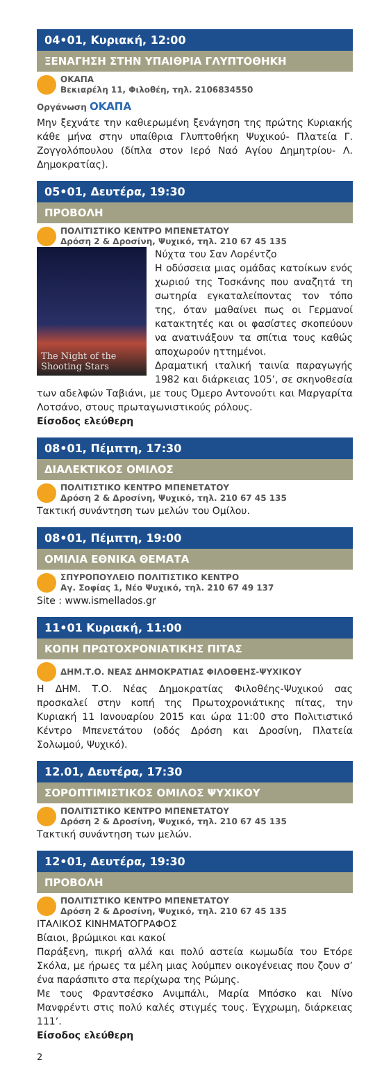04•01, Κυριακή, 12:00
ΞΕΝΑΓΗΣΗ ΣΤΗΝ ΥΠΑΙΘΡΙΑ ΓΛΥΠΤΟΘΗΚΗ
ΟΚΑΠΑ
Βεκιαρέλη 11, Φιλοθέη, τηλ. 2106834550
Οργάνωση ΟΚΑΠΑ
Μην ξεχνάτε την καθιερωμένη ξενάγηση της πρώτης Κυριακής κάθε μήνα στην υπαίθρια Γλυπτοθήκη Ψυχικού- Πλατεία Γ. Ζογγολόπουλου (δίπλα στον Ιερό Ναό Αγίου Δημητρίου- Λ. Δημοκρατίας).
05•01, Δευτέρα, 19:30
ΠΡΟΒΟΛΗ
ΠΟΛΙΤΙΣΤΙΚΟ ΚΕΝΤΡΟ ΜΠΕΝΕΤΑΤΟΥ
Δρόση 2 & Δροσίνη, Ψυχικό, τηλ. 210 67 45 135
The Night of the Shooting Stars
Νύχτα του Σαν Λορέντζο
Η οδύσσεια μιας ομάδας κατοίκων ενός χωριού της Τοσκάνης που αναζητά τη σωτηρία εγκαταλείποντας τον τόπο της, όταν μαθαίνει πως οι Γερμανοί κατακτητές και οι φασίστες σκοπεύουν να ανατινάξουν τα σπίτια τους καθώς αποχωρούν ηττημένοι.
Δραματική ιταλική ταινία παραγωγής 1982 και διάρκειας 105’, σε σκηνοθεσία των αδελφών Ταβιάνι, με τους Όμερο Αντονούτι και Μαργαρίτα Λοτσάνο, στους πρωταγωνιστικούς ρόλους.
Είσοδος ελεύθερη
08•01, Πέμπτη, 17:30
ΔΙΑΛΕΚΤΙΚΟΣ ΟΜΙΛΟΣ
ΠΟΛΙΤΙΣΤΙΚΟ ΚΕΝΤΡΟ ΜΠΕΝΕΤΑΤΟΥ
Δρόση 2 & Δροσίνη, Ψυχικό, τηλ. 210 67 45 135
Τακτική συνάντηση των μελών του Ομίλου.
08•01, Πέμπτη, 19:00
ΟΜΙΛΙΑ ΕΘΝΙΚΑ ΘΕΜΑΤΑ
ΣΠΥΡΟΠΟΥΛΕΙΟ ΠΟΛΙΤΙΣΤΙΚΟ ΚΕΝΤΡΟ
Αγ. Σοφίας 1, Νέο Ψυχικό, τηλ. 210 67 49 137
Site : www.ismellados.gr
11•01 Κυριακή, 11:00
ΚΟΠΗ ΠΡΩΤΟΧΡΟΝΙΑΤΙΚΗΣ ΠΙΤΑΣ
ΔΗΜ.Τ.Ο. ΝΕΑΣ ΔΗΜΟΚΡΑΤΙΑΣ ΦΙΛΟΘΕΗΣ-ΨΥΧΙΚΟΥ
Η ΔΗΜ. Τ.Ο. Νέας Δημοκρατίας Φιλοθέης-Ψυχικού σας προσκαλεί στην κοπή της Πρωτοχρονιάτικης πίτας, την Κυριακή 11 Ιανουαρίου 2015 και ώρα 11:00 στο Πολιτιστικό Κέντρο Μπενετάτου (οδός Δρόση και Δροσίνη, Πλατεία Σολωμού, Ψυχικό).
12.01, Δευτέρα, 17:30
ΣΟΡΟΠΤΙΜΙΣΤΙΚΟΣ ΟΜΙΛΟΣ ΨΥΧΙΚΟΥ
ΠΟΛΙΤΙΣΤΙΚΟ ΚΕΝΤΡΟ ΜΠΕΝΕΤΑΤΟΥ
Δρόση 2 & Δροσίνη, Ψυχικό, τηλ. 210 67 45 135
Τακτική συνάντηση των μελών.
12•01, Δευτέρα, 19:30
ΠΡΟΒΟΛΗ
ΠΟΛΙΤΙΣΤΙΚΟ ΚΕΝΤΡΟ ΜΠΕΝΕΤΑΤΟΥ
Δρόση 2 & Δροσίνη, Ψυχικό, τηλ. 210 67 45 135
ΙΤΑΛΙΚΟΣ ΚΙΝΗΜΑΤΟΓΡΑΦΟΣ
Βίαιοι, βρώμικοι και κακοί
Παράξενη, πικρή αλλά και πολύ αστεία κωμωδία του Ετόρε Σκόλα, με ήρωες τα μέλη μιας λούμπεν οικογένειας που ζουν σ’ ένα παράσπιτο στα περίχωρα της Ρώμης.
Με τους Φραντσέσκο Ανιμπάλι, Μαρία Μπόσκο και Νίνο Μανφρέντι στις πολύ καλές στιγμές τους. Έγχρωμη, διάρκειας 111’.
Είσοδος ελεύθερη
2